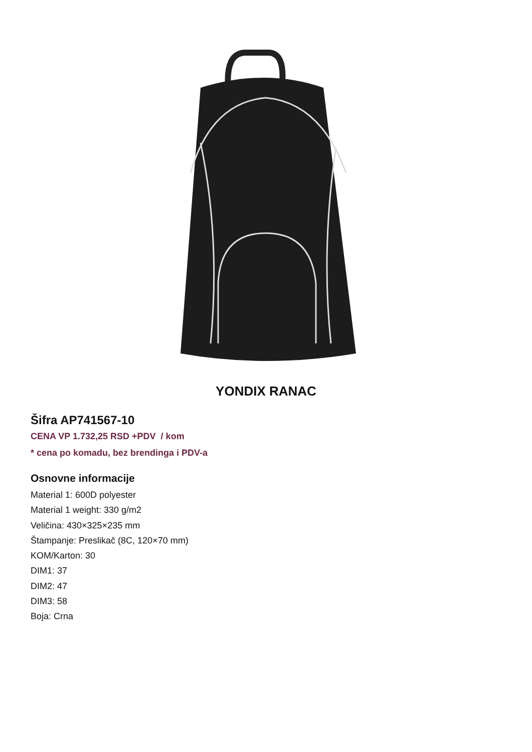YONDIX RANAC
Šifra AP741567-10
CENA VP 1.732,25 RSD +PDV / kom
* cena po komadu, bez brendinga i PDV-a
Osnovne informacije
Material 1: 600D polyester
Material 1 weight: 330 g/m2
Veličina: 430×325×235 mm
Štampanje: Preslikač (8C, 120×70 mm)
KOM/Karton: 30
DIM1: 37
DIM2: 47
DIM3: 58
Boja: Crna